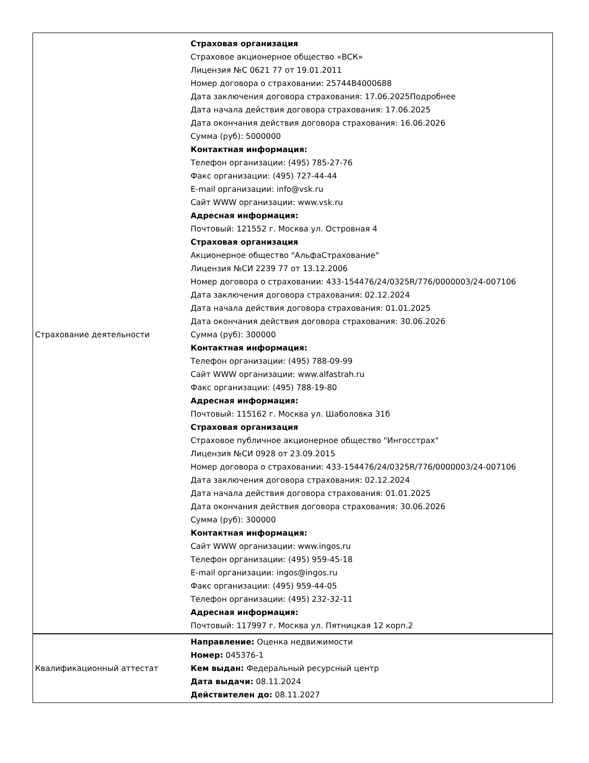| Страхование деятельности | Страховая организация Страховое акционерное общество «ВСК» Лицензия №С 0621 77 от 19.01.2011 Номер договора о страховании: 25744B4000688 Дата заключения договора страхования: 17.06.2025Подробнее Дата начала действия договора страхования: 17.06.2025 Дата окончания действия договора страхования: 16.06.2026 Сумма (руб): 5000000 Контактная информация: Телефон организации: (495) 785-27-76 Факс организации: (495) 727-44-44 E-mail организации: info@vsk.ru Сайт WWW организации: www.vsk.ru Адресная информация: Почтовый: 121552 г. Москва ул. Островная 4 Страховая организация Акционерное общество "АльфаСтрахование" Лицензия №СИ 2239 77 от 13.12.2006 Номер договора о страховании: 433-154476/24/0325R/776/0000003/24-007106 Дата заключения договора страхования: 02.12.2024 Дата начала действия договора страхования: 01.01.2025 Дата окончания действия договора страхования: 30.06.2026 Сумма (руб): 300000 Контактная информация: Телефон организации: (495) 788-09-99 Сайт WWW организации: www.alfastrah.ru Факс организации: (495) 788-19-80 Адресная информация: Почтовый: 115162 г. Москва ул. Шаболовка 31б Страховая организация Страховое публичное акционерное общество "Ингосстрах" Лицензия №СИ 0928 от 23.09.2015 Номер договора о страховании: 433-154476/24/0325R/776/0000003/24-007106 Дата заключения договора страхования: 02.12.2024 Дата начала действия договора страхования: 01.01.2025 Дата окончания действия договора страхования: 30.06.2026 Сумма (руб): 300000 Контактная информация: Сайт WWW организации: www.ingos.ru Телефон организации: (495) 959-45-18 E-mail организации: ingos@ingos.ru Факс организации: (495) 959-44-05 Телефон организации: (495) 232-32-11 Адресная информация: Почтовый: 117997 г. Москва ул. Пятницкая 12 корп.2 |
| Квалификационный аттестат | Направление: Оценка недвижимости Номер: 045376-1 Кем выдан: Федеральный ресурсный центр Дата выдачи: 08.11.2024 Действителен до: 08.11.2027 |